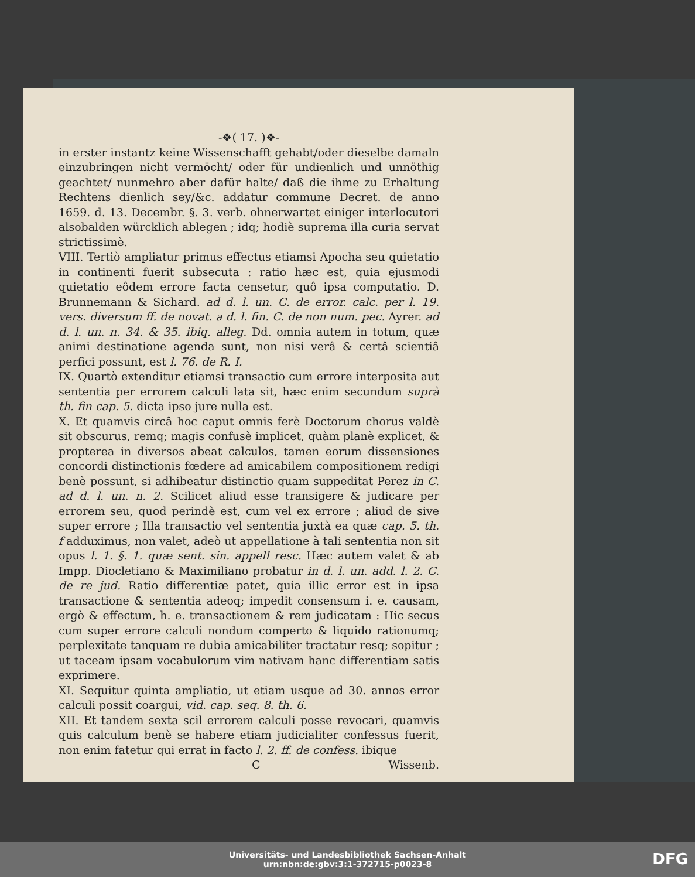-❖( 17. )❖-
in erster instantz keine Wissenschafft gehabt/oder dieselbe damaln einzubringen nicht vermöcht/ oder für undienlich und unnöthig geachtet/ nunmehro aber dafür halte/ daß die ihme zu Erhaltung Rechtens dienlich sey/&c. addatur commune Decret. de anno 1659. d. 13. Decembr. §. 3. verb. ohnerwartet einiger interlocutori alsobalden würcklich ablegen ; idq; hodiè suprema illa curia servat strictissimè.
VIII. Tertiò ampliatur primus effectus etiamsi Apocha seu quietatio in continenti fuerit subsecuta : ratio hæc est, quia ejusmodi quietatio eôdem errore facta censetur, quô ipsa computatio. D. Brunnemann & Sichard. ad d. l. un. C. de error. calc. per l. 19. vers. diversum ff. de novat. a d. l. fin. C. de non num. pec. Ayrer. ad d. l. un. n. 34. & 35. ibiq. alleg. Dd. omnia autem in totum, quæ animi destinatione agenda sunt, non nisi verâ & certâ scientiâ perfici possunt, est l. 76. de R. I.
IX. Quartò extenditur etiamsi transactio cum errore interposita aut sententia per errorem calculi lata sit, hæc enim secundum suprà th. fin cap. 5. dicta ipso jure nulla est.
X. Et quamvis circâ hoc caput omnis ferè Doctorum chorus valdè sit obscurus, remq; magis confusè implicet, quàm planè explicet, & propterea in diversos abeat calculos, tamen eorum dissensiones concordi distinctionis fœdere ad amicabilem compositionem redigi benè possunt, si adhibeatur distinctio quam suppeditat Perez in C. ad d. l. un. n. 2. Scilicet aliud esse transigere & judicare per errorem seu, quod perindè est, cum vel ex errore ; aliud de sive super errore ; Illa transactio vel sententia juxtà ea quæ cap. 5. th. f adduximus, non valet, adeò ut appellatione à tali sententia non sit opus l. 1. §. 1. quæ sent. sin. appell resc. Hæc autem valet & ab Impp. Diocletiano & Maximiliano probatur in d. l. un. add. l. 2. C. de re jud. Ratio differentiæ patet, quia illic error est in ipsa transactione & sententia adeoq; impedit consensum i. e. causam, ergò & effectum, h. e. transactionem & rem judicatam : Hic secus cum super errore calculi nondum comperto & liquido rationumq; perplexitate tanquam re dubia amicabiliter tractatur resq; sopitur ; ut taceam ipsam vocabulorum vim nativam hanc differentiam satis exprimere.
XI. Sequitur quinta ampliatio, ut etiam usque ad 30. annos error calculi possit coargui, vid. cap. seq. 8. th. 6.
XII. Et tandem sexta scil errorem calculi posse revocari, quamvis quis calculum benè se habere etiam judicialiter confessus fuerit, non enim fatetur qui errat in facto l. 2. ff. de confess. ibique
C Wissenb.
Universitäts- und Landesbibliothek Sachsen-Anhalt
urn:nbn:de:gbv:3:1-372715-p0023-8
DFG